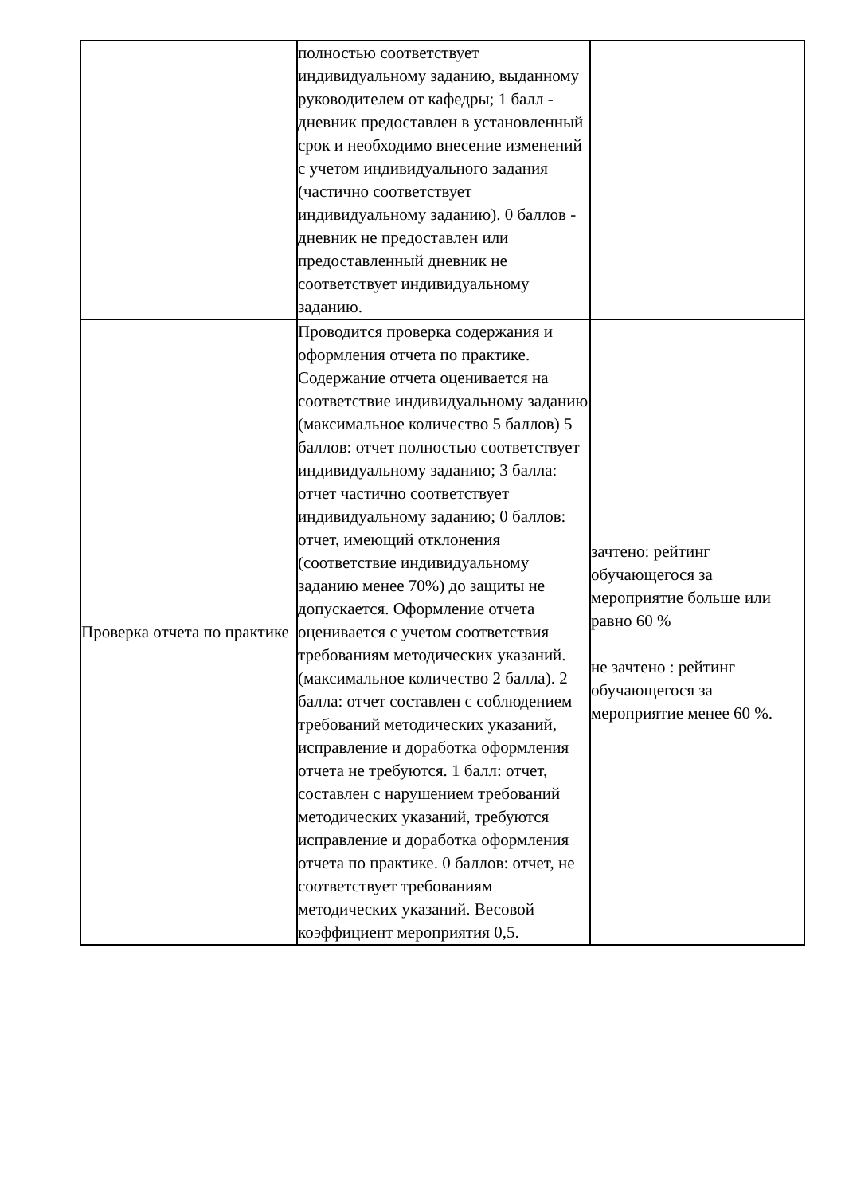| | полностью соответствует индивидуальному заданию, выданному руководителем от кафедры; 1 балл - дневник предоставлен в установленный срок и необходимо внесение изменений с учетом индивидуального задания (частично соответствует индивидуальному заданию). 0 баллов - дневник не предоставлен или предоставленный дневник не соответствует индивидуальному заданию. | |
| Проверка отчета по практике | Проводится проверка содержания и оформления отчета по практике. Содержание отчета оценивается на соответствие индивидуальному заданию (максимальное количество 5 баллов) 5 баллов: отчет полностью соответствует индивидуальному заданию; 3 балла: отчет частично соответствует индивидуальному заданию; 0 баллов: отчет, имеющий отклонения (соответствие индивидуальному заданию менее 70%) до защиты не допускается. Оформление отчета оценивается с учетом соответствия требованиям методических указаний. (максимальное количество 2 балла). 2 балла: отчет составлен с соблюдением требований методических указаний, исправление и доработка оформления отчета не требуются. 1 балл: отчет, составлен с нарушением требований методических указаний, требуются исправление и доработка оформления отчета по практике. 0 баллов: отчет, не соответствует требованиям методических указаний. Весовой коэффициент мероприятия 0,5. | зачтено: рейтинг обучающегося за мероприятие больше или равно 60 % не зачтено : рейтинг обучающегося за мероприятие менее 60 %. |